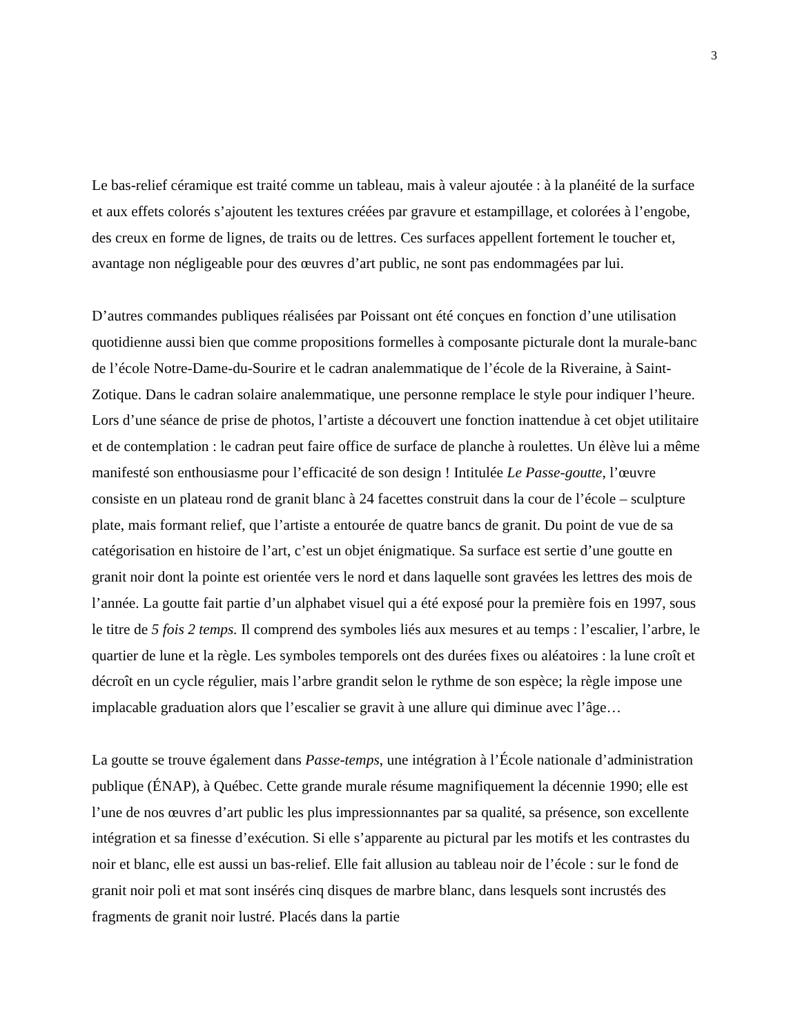3
Le bas-relief céramique est traité comme un tableau, mais à valeur ajoutée : à la planéité de la surface et aux effets colorés s’ajoutent les textures créées par gravure et estampillage, et colorées à l’engobe, des creux en forme de lignes, de traits ou de lettres. Ces surfaces appellent fortement le toucher et, avantage non négligeable pour des œuvres d’art public, ne sont pas endommagées par lui.
D’autres commandes publiques réalisées par Poissant ont été conçues en fonction d’une utilisation quotidienne aussi bien que comme propositions formelles à composante picturale dont la murale-banc de l’école Notre-Dame-du-Sourire et le cadran analemmatique de l’école de la Riveraine, à Saint-Zotique. Dans le cadran solaire analemmatique, une personne remplace le style pour indiquer l’heure. Lors d’une séance de prise de photos, l’artiste a découvert une fonction inattendue à cet objet utilitaire et de contemplation : le cadran peut faire office de surface de planche à roulettes. Un élève lui a même manifesté son enthousiasme pour l’efficacité de son design ! Intitulée Le Passe-goutte, l’œuvre consiste en un plateau rond de granit blanc à 24 facettes construit dans la cour de l’école – sculpture plate, mais formant relief, que l’artiste a entourée de quatre bancs de granit. Du point de vue de sa catégorisation en histoire de l’art, c’est un objet énigmatique. Sa surface est sertie d’une goutte en granit noir dont la pointe est orientée vers le nord et dans laquelle sont gravées les lettres des mois de l’année. La goutte fait partie d’un alphabet visuel qui a été exposé pour la première fois en 1997, sous le titre de 5 fois 2 temps. Il comprend des symboles liés aux mesures et au temps : l’escalier, l’arbre, le quartier de lune et la règle. Les symboles temporels ont des durées fixes ou aléatoires : la lune croît et décroît en un cycle régulier, mais l’arbre grandit selon le rythme de son espèce; la règle impose une implacable graduation alors que l’escalier se gravit à une allure qui diminue avec l’âge…
La goutte se trouve également dans Passe-temps, une intégration à l’École nationale d’administration publique (ÉNAP), à Québec. Cette grande murale résume magnifiquement la décennie 1990; elle est l’une de nos œuvres d’art public les plus impressionnantes par sa qualité, sa présence, son excellente intégration et sa finesse d’exécution. Si elle s’apparente au pictural par les motifs et les contrastes du noir et blanc, elle est aussi un bas-relief. Elle fait allusion au tableau noir de l’école : sur le fond de granit noir poli et mat sont insérés cinq disques de marbre blanc, dans lesquels sont incrustés des fragments de granit noir lustré. Placés dans la partie